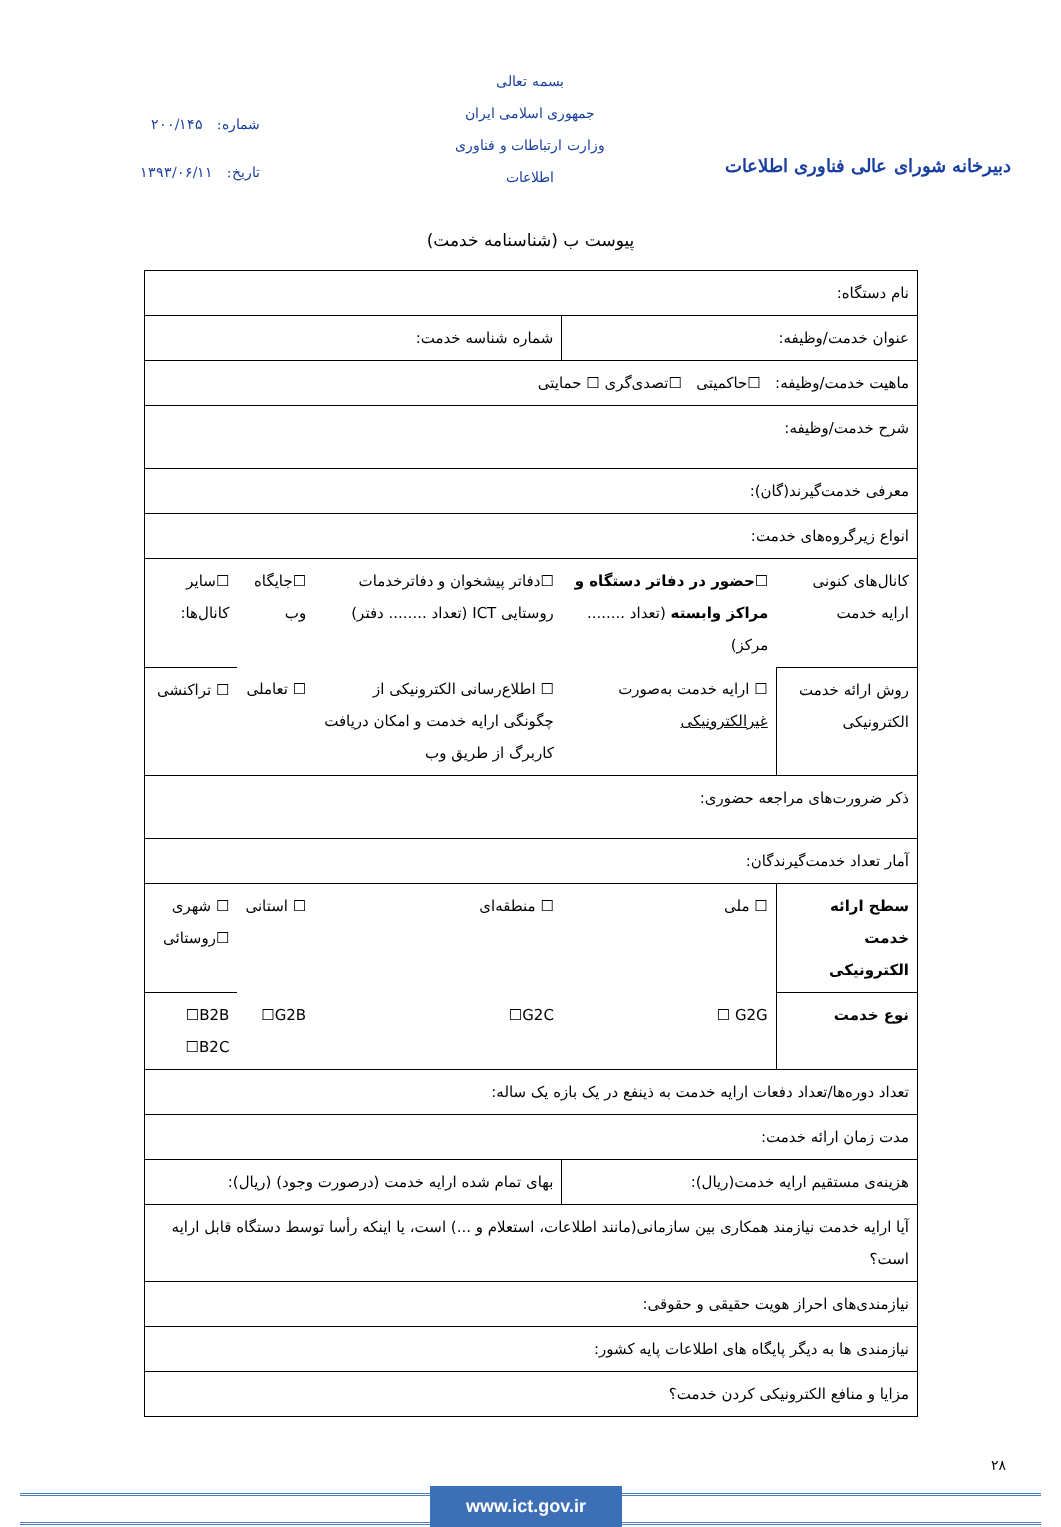بسمه تعالی
جمهوری اسلامی ایران
وزارت ارتباطات و فناوری اطلاعات
شماره: ۲۰۰/۱۴۵
تاریخ: ۱۳۹۳/۰۶/۱۱
دبیرخانه شورای عالی فناوری اطلاعات
پیوست ب (شناسنامه خدمت)
| نام دستگاه: | | | | |
| عنوان خدمت/وظیفه: | | شماره شناسه خدمت: | | |
| ماهیت خدمت/وظیفه: ☐حاکمیتی ☐تصدی‌گری ☐ حمایتی | | | | |
| شرح خدمت/وظیفه: | | | | |
| معرفی خدمت‌گیرند(گان): | | | | |
| انواع زیرگروه‌های خدمت: | | | | |
| کانال‌های کنونی ارایه خدمت | ☐حضور در دفاتر دستگاه و مراکز وابسته (تعداد ........ مرکز) | ☐دفاتر پیشخوان و دفاترخدمات روستایی ICT (تعداد ........ دفتر) | ☐جایگاه وب | ☐سایر کانال‌ها: |
| روش ارائه خدمت الکترونیکی | ☐ ارایه خدمت به‌صورت غیرالکترونیکی | ☐ اطلاع‌رسانی الکترونیکی از چگونگی ارایه خدمت و امکان دریافت کاربرگ از طریق وب | ☐ تعاملی | ☐ تراکنشی |
| ذکر ضرورت‌های مراجعه حضوری: | | | | |
| آمار تعداد خدمت‌گیرندگان: | | | | |
| سطح ارائه خدمت الکترونیکی | ☐ ملی | ☐ منطقه‌ای | ☐ استانی | ☐ شهری ☐روستائی |
| نوع خدمت | G2G ☐ | G2C☐ | G2B☐ | B2B☐ B2C☐ |
| تعداد دوره‌ها/تعداد دفعات ارایه خدمت به ذینفع در یک بازه یک ساله: | | | | |
| مدت زمان ارائه خدمت: | | | | |
| هزینه‌ی مستقیم ارایه خدمت(ریال): | | بهای تمام شده ارایه خدمت (درصورت وجود) (ریال): | | |
| آیا ارایه خدمت نیازمند همکاری بین سازمانی(مانند اطلاعات، استعلام و ...) است، یا اینکه رأسا توسط دستگاه قابل ارایه است؟ | | | | |
| نیازمندی‌های احراز هویت حقیقی و حقوقی: | | | | |
| نیازمندی ها به دیگر پایگاه های اطلاعات پایه کشور: | | | | |
| مزایا و منافع الکترونیکی کردن خدمت؟ | | | | |
۲۸
www.ict.gov.ir